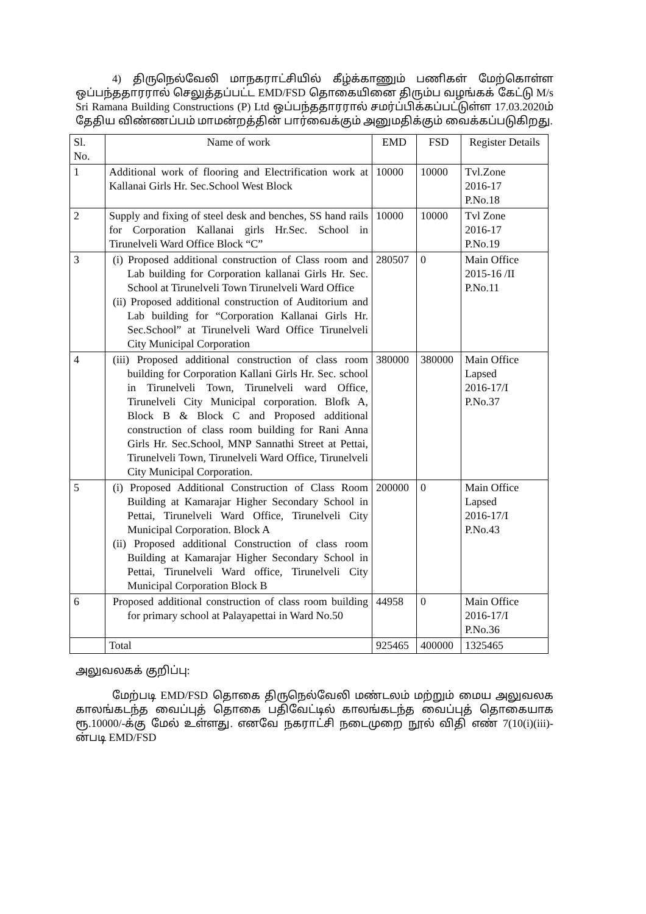4) திருநெல்வேலி மாநகராட்சியில் கீழ்க்காணும் பணிகள் மேற்கொள்ள ஒப்பந்ததாரரால் செலுத்தப்பட்ட EMD/FSD தொகையினை திரும்ப வழங்கக் கேட்டு M/s Sri Ramana Building Constructions (P) Ltd ஒப்பந்ததாரரால் சமர்ப்பிக்கப்பட்டுள்ள 17.03.2020ம் தேதிய விண்ணப்பம் மாமன்றத்தின் பார்வைக்கும் அனுமதிக்கும் வைக்கப்படுகிறது.
| Sl. No. | Name of work | EMD | FSD | Register Details |
| 1 | Additional work of flooring and Electrification work at Kallanai Girls Hr. Sec.School West Block | 10000 | 10000 | Tvl.Zone 2016-17 P.No.18 |
| 2 | Supply and fixing of steel desk and benches, SS hand rails for Corporation Kallanai girls Hr.Sec. School in Tirunelveli Ward Office Block “C” | 10000 | 10000 | Tvl Zone 2016-17 P.No.19 |
| 3 | (i) Proposed additional construction of Class room and Lab building for Corporation kallanai Girls Hr. Sec. School at Tirunelveli Town Tirunelveli Ward Office (ii) Proposed additional construction of Auditorium and Lab building for “Corporation Kallanai Girls Hr. Sec.School” at Tirunelveli Ward Office Tirunelveli City Municipal Corporation | 280507 | 0 | Main Office 2015-16 /II P.No.11 |
| 4 | (iii) Proposed additional construction of class room building for Corporation Kallani Girls Hr. Sec. school in Tirunelveli Town, Tirunelveli ward Office, Tirunelveli City Municipal corporation. Blofk A, Block B & Block C and Proposed additional construction of class room building for Rani Anna Girls Hr. Sec.School, MNP Sannathi Street at Pettai, Tirunelveli Town, Tirunelveli Ward Office, Tirunelveli City Municipal Corporation. | 380000 | 380000 | Main Office Lapsed 2016-17/I P.No.37 |
| 5 | (i) Proposed Additional Construction of Class Room Building at Kamarajar Higher Secondary School in Pettai, Tirunelveli Ward Office, Tirunelveli City Municipal Corporation. Block A (ii) Proposed additional Construction of class room Building at Kamarajar Higher Secondary School in Pettai, Tirunelveli Ward office, Tirunelveli City Municipal Corporation Block B | 200000 | 0 | Main Office Lapsed 2016-17/I P.No.43 |
| 6 | Proposed additional construction of class room building for primary school at Palayapettai in Ward No.50 | 44958 | 0 | Main Office 2016-17/I P.No.36 |
| | Total | 925465 | 400000 | 1325465 |
அலுவலகக் குறிப்பு:
மேற்படி EMD/FSD தொகை திருநெல்வேலி மண்டலம் மற்றும் மைய அலுவலக காலங்கடந்த வைப்புத் தொகை பதிவேட்டில் காலங்கடந்த வைப்புத் தொகையாக ரூ.10000/-க்கு மேல் உள்ளது. எனவே நகராட்சி நடைமுறை நூல் விதி எண் 7(10(i)(iii)-ன்படி EMD/FSD